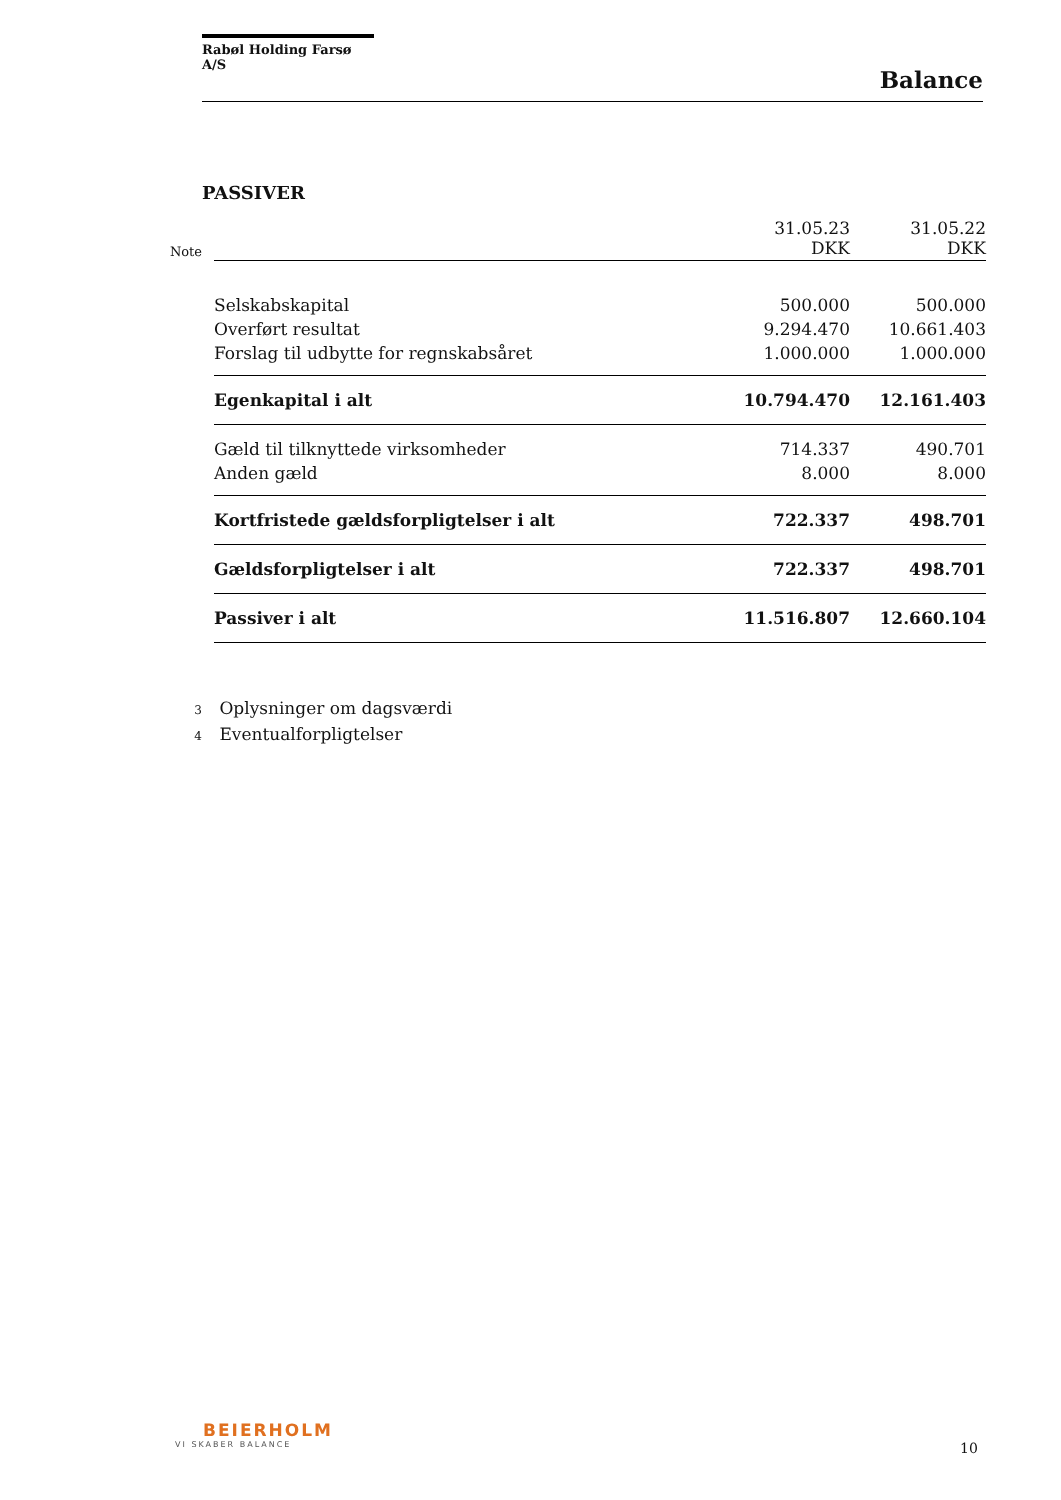Rabøl Holding Farsø A/S
Balance
PASSIVER
| Note | | 31.05.23 DKK | 31.05.22 DKK |
| | Selskabskapital | 500.000 | 500.000 |
| | Overført resultat | 9.294.470 | 10.661.403 |
| | Forslag til udbytte for regnskabsåret | 1.000.000 | 1.000.000 |
| | Egenkapital i alt | 10.794.470 | 12.161.403 |
| | Gæld til tilknyttede virksomheder | 714.337 | 490.701 |
| | Anden gæld | 8.000 | 8.000 |
| | Kortfristede gældsforpligtelser i alt | 722.337 | 498.701 |
| | Gældsforpligtelser i alt | 722.337 | 498.701 |
| | Passiver i alt | 11.516.807 | 12.660.104 |
3 Oplysninger om dagsværdi
4 Eventualforpligtelser
BEIERHOLM
VI SKABER BALANCE
10